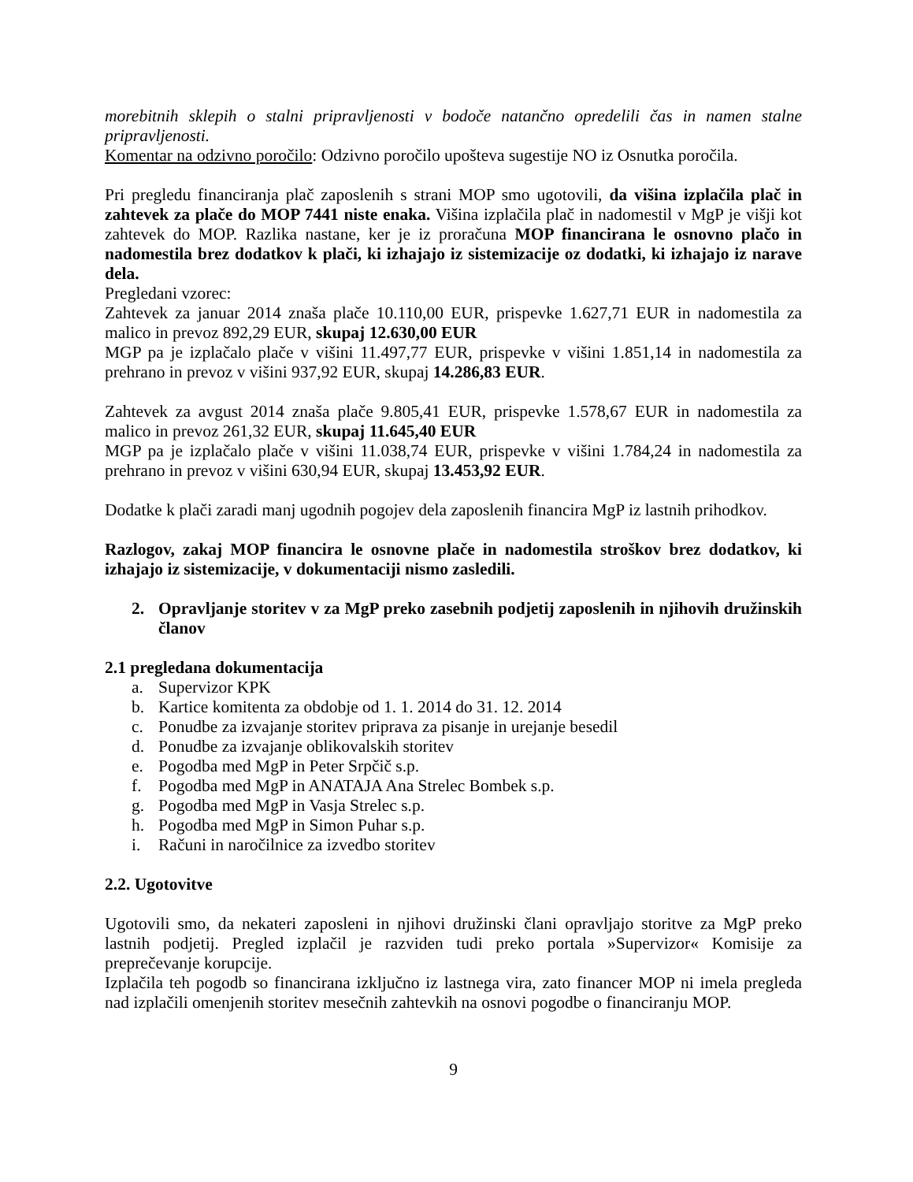morebitnih sklepih o stalni pripravljenosti v bodoče natančno opredelili čas in namen stalne pripravljenosti.
Komentar na odzivno poročilo: Odzivno poročilo upošteva sugestije NO iz Osnutka poročila.
Pri pregledu financiranja plač zaposlenih s strani MOP smo ugotovili, da višina izplačila plač in zahtevek za plače do MOP 7441 niste enaka. Višina izplačila plač in nadomestil v MgP je višji kot zahtevek do MOP. Razlika nastane, ker je iz proračuna MOP financirana le osnovno plačo in nadomestila brez dodatkov k plači, ki izhajajo iz sistemizacije oz dodatki, ki izhajajo iz narave dela.
Pregledani vzorec:
Zahtevek za januar 2014 znaša plače 10.110,00 EUR, prispevke 1.627,71 EUR in nadomestila za malico in prevoz 892,29 EUR, skupaj 12.630,00 EUR
MGP pa je izplačalo plače v višini 11.497,77 EUR, prispevke v višini 1.851,14 in nadomestila za prehrano in prevoz v višini 937,92 EUR, skupaj 14.286,83 EUR.
Zahtevek za avgust 2014 znaša plače 9.805,41 EUR, prispevke 1.578,67 EUR in nadomestila za malico in prevoz 261,32 EUR, skupaj 11.645,40 EUR
MGP pa je izplačalo plače v višini 11.038,74 EUR, prispevke v višini 1.784,24 in nadomestila za prehrano in prevoz v višini 630,94 EUR, skupaj 13.453,92 EUR.
Dodatke k plači zaradi manj ugodnih pogojev dela zaposlenih financira MgP iz lastnih prihodkov.
Razlogov, zakaj MOP financira le osnovne plače in nadomestila stroškov brez dodatkov, ki izhajajo iz sistemizacije, v dokumentaciji nismo zasledili.
2. Opravljanje storitev v za MgP preko zasebnih podjetij zaposlenih in njihovih družinskih članov
2.1 pregledana dokumentacija
a. Supervizor KPK
b. Kartice komitenta za obdobje od 1. 1. 2014 do 31. 12. 2014
c. Ponudbe za izvajanje storitev priprava za pisanje in urejanje besedil
d. Ponudbe za izvajanje oblikovalskih storitev
e. Pogodba med MgP in Peter Srpčič s.p.
f. Pogodba med MgP in ANATAJA Ana Strelec Bombek s.p.
g. Pogodba med MgP in Vasja Strelec s.p.
h. Pogodba med MgP in Simon Puhar s.p.
i. Računi in naročilnice za izvedbo storitev
2.2. Ugotovitve
Ugotovili smo, da nekateri zaposleni in njihovi družinski člani opravljajo storitve za MgP preko lastnih podjetij. Pregled izplačil je razviden tudi preko portala »Supervizor« Komisije za preprečevanje korupcije.
Izplačila teh pogodb so financirana izključno iz lastnega vira, zato financer MOP ni imela pregleda nad izplačili omenjenih storitev mesečnih zahtevkih na osnovi pogodbe o financiranju MOP.
9